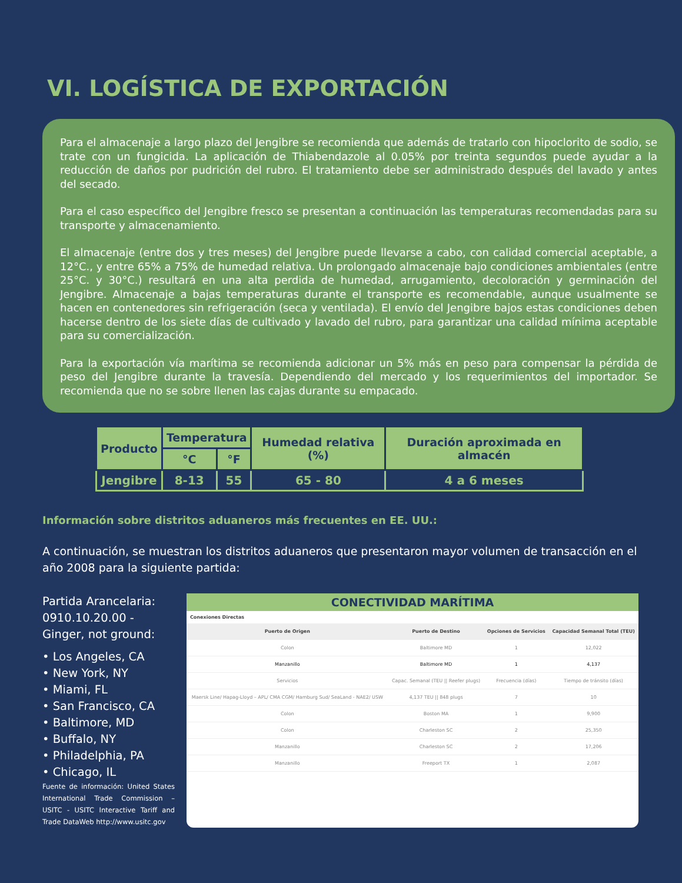VI. LOGÍSTICA DE EXPORTACIÓN
Para el almacenaje a largo plazo del Jengibre se recomienda que además de tratarlo con hipoclorito de sodio, se trate con un fungicida. La aplicación de Thiabendazole al 0.05% por treinta segundos puede ayudar a la reducción de daños por pudrición del rubro. El tratamiento debe ser administrado después del lavado y antes del secado.
Para el caso específico del Jengibre fresco se presentan a continuación las temperaturas recomendadas para su transporte y almacenamiento.
El almacenaje (entre dos y tres meses) del Jengibre puede llevarse a cabo, con calidad comercial aceptable, a 12°C., y entre 65% a 75% de humedad relativa. Un prolongado almacenaje bajo condiciones ambientales (entre 25°C. y 30°C.) resultará en una alta perdida de humedad, arrugamiento, decoloración y germinación del Jengibre. Almacenaje a bajas temperaturas durante el transporte es recomendable, aunque usualmente se hacen en contenedores sin refrigeración (seca y ventilada). El envío del Jengibre bajos estas condiciones deben hacerse dentro de los siete días de cultivado y lavado del rubro, para garantizar una calidad mínima aceptable para su comercialización.
Para la exportación vía marítima se recomienda adicionar un 5% más en peso para compensar la pérdida de peso del Jengibre durante la travesía. Dependiendo del mercado y los requerimientos del importador. Se recomienda que no se sobre llenen las cajas durante su empacado.
| Producto | Temperatura | | Humedad relativa (%) | Duración aproximada en almacén |
| --- | --- | --- | --- | --- |
| | °C | °F | | |
| Jengibre | 8-13 | 55 | 65 - 80 | 4 a 6 meses |
Información sobre distritos aduaneros más frecuentes en EE. UU.:
A continuación, se muestran los distritos aduaneros que presentaron mayor volumen de transacción en el año 2008 para la siguiente partida:
Partida Arancelaria: 0910.10.20.00 - Ginger, not ground:
• Los Angeles, CA
• New York, NY
• Miami, FL
• San Francisco, CA
• Baltimore, MD
• Buffalo, NY
• Philadelphia, PA
• Chicago, IL
Fuente de información: United States International Trade Commission – USITC - USITC Interactive Tariff and Trade DataWeb http://www.usitc.gov
CONECTIVIDAD MARÍTIMA
Conexiones Directas
| Puerto de Origen | Puerto de Destino | Opciones de Servicios | Capacidad Semanal Total (TEU) |
| --- | --- | --- | --- |
| Colon | Baltimore MD | 1 | 12,022 |
| Manzanillo | Baltimore MD | 1 | 4,137 |
| Servicios | Capac. Semanal (TEU // Reefer plugs) | Frecuencia (días) | Tiempo de tránsito (días) |
| Maersk Line/ Hapag-Lloyd – APL/ CMA CGM/ Hamburg Sud/ SeaLand - NAE2/ USW | 4,137 TEU // 848 plugs | 7 | 10 |
| Colon | Boston MA | 1 | 9,900 |
| Colon | Charleston SC | 2 | 25,350 |
| Manzanillo | Charleston SC | 2 | 17,206 |
| Manzanillo | Freeport TX | 1 | 2,087 |